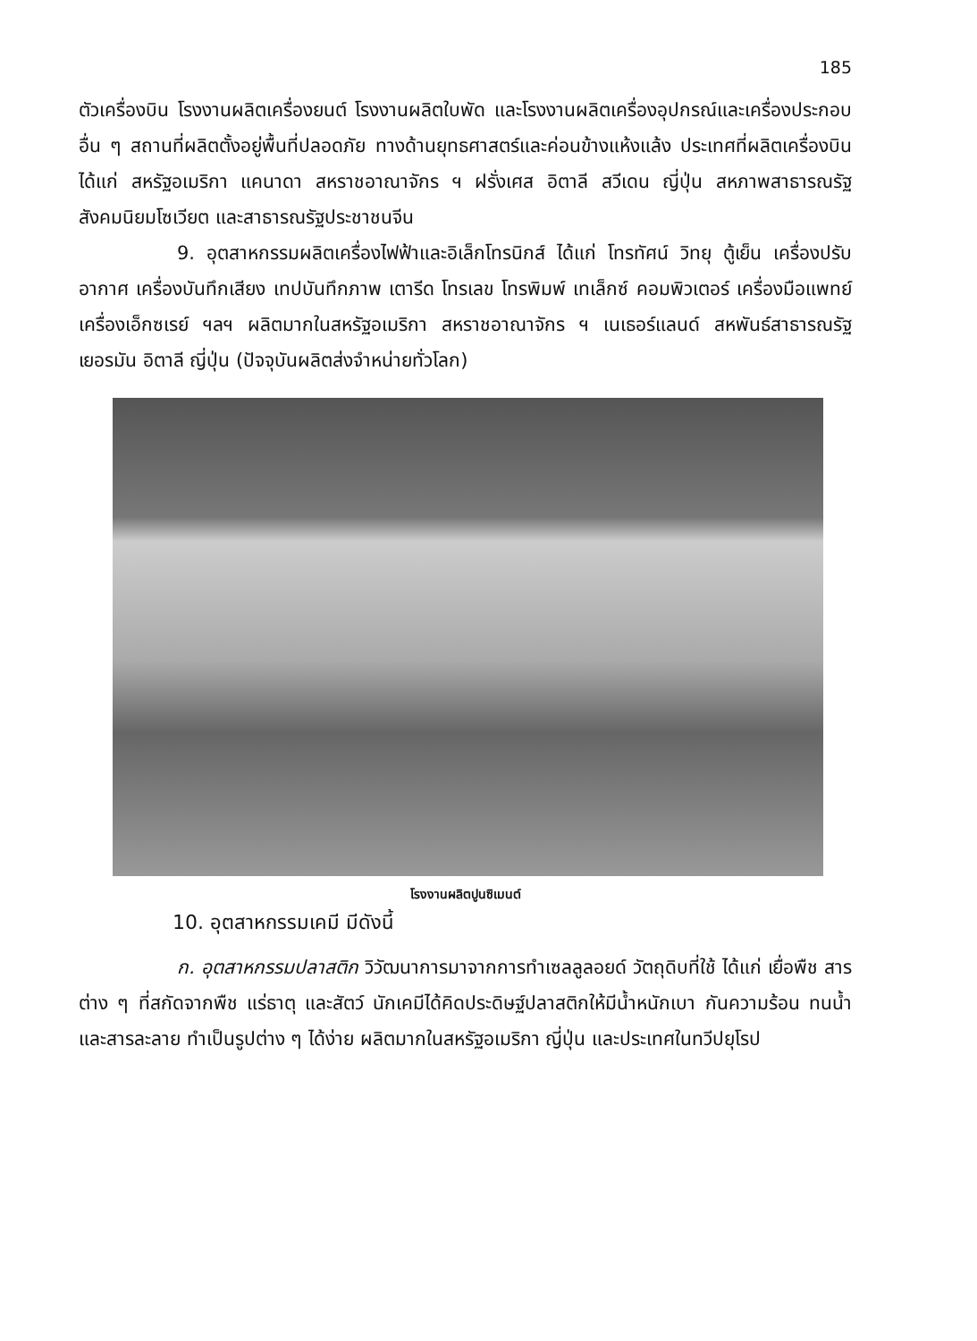185
ตัวเครื่องบิน โรงงานผลิตเครื่องยนต์ โรงงานผลิตใบพัด และโรงงานผลิตเครื่องอุปกรณ์และเครื่องประกอบอื่น ๆ สถานที่ผลิตตั้งอยู่พื้นที่ปลอดภัย ทางด้านยุทธศาสตร์และค่อนข้างแห้งแล้ง ประเทศที่ผลิตเครื่องบิน ได้แก่ สหรัฐอเมริกา แคนาดา สหราชอาณาจักร ฯ ฝรั่งเศส อิตาลี สวีเดน ญี่ปุ่น สหภาพสาธารณรัฐสังคมนิยมโซเวียต และสาธารณรัฐประชาชนจีน
9. อุตสาหกรรมผลิตเครื่องไฟฟ้าและอิเล็กโทรนิกส์ ได้แก่ โทรทัศน์ วิทยุ ตู้เย็น เครื่องปรับอากาศ เครื่องบันทึกเสียง เทปบันทึกภาพ เตารีด โทรเลข โทรพิมพ์ เทเล็กซ์ คอมพิวเตอร์ เครื่องมือแพทย์ เครื่องเอ็กซเรย์ ฯลฯ ผลิตมากในสหรัฐอเมริกา สหราชอาณาจักร ฯ เนเธอร์แลนด์ สหพันธ์สาธารณรัฐเยอรมัน อิตาลี ญี่ปุ่น (ปัจจุบันผลิตส่งจำหน่ายทั่วโลก)
โรงงานผลิตปูนซิเมนต์
10. อุตสาหกรรมเคมี มีดังนี้
ก. อุตสาหกรรมปลาสติก วิวัฒนาการมาจากการทำเซลลูลอยด์ วัตถุดิบที่ใช้ ได้แก่ เยื่อพืช สารต่าง ๆ ที่สกัดจากพืช แร่ธาตุ และสัตว์ นักเคมีได้คิดประดิษฐ์ปลาสติกให้มีน้ำหนักเบา กันความร้อน ทนน้ำและสารละลาย ทำเป็นรูปต่าง ๆ ได้ง่าย ผลิตมากในสหรัฐอเมริกา ญี่ปุ่น และประเทศในทวีปยุโรป